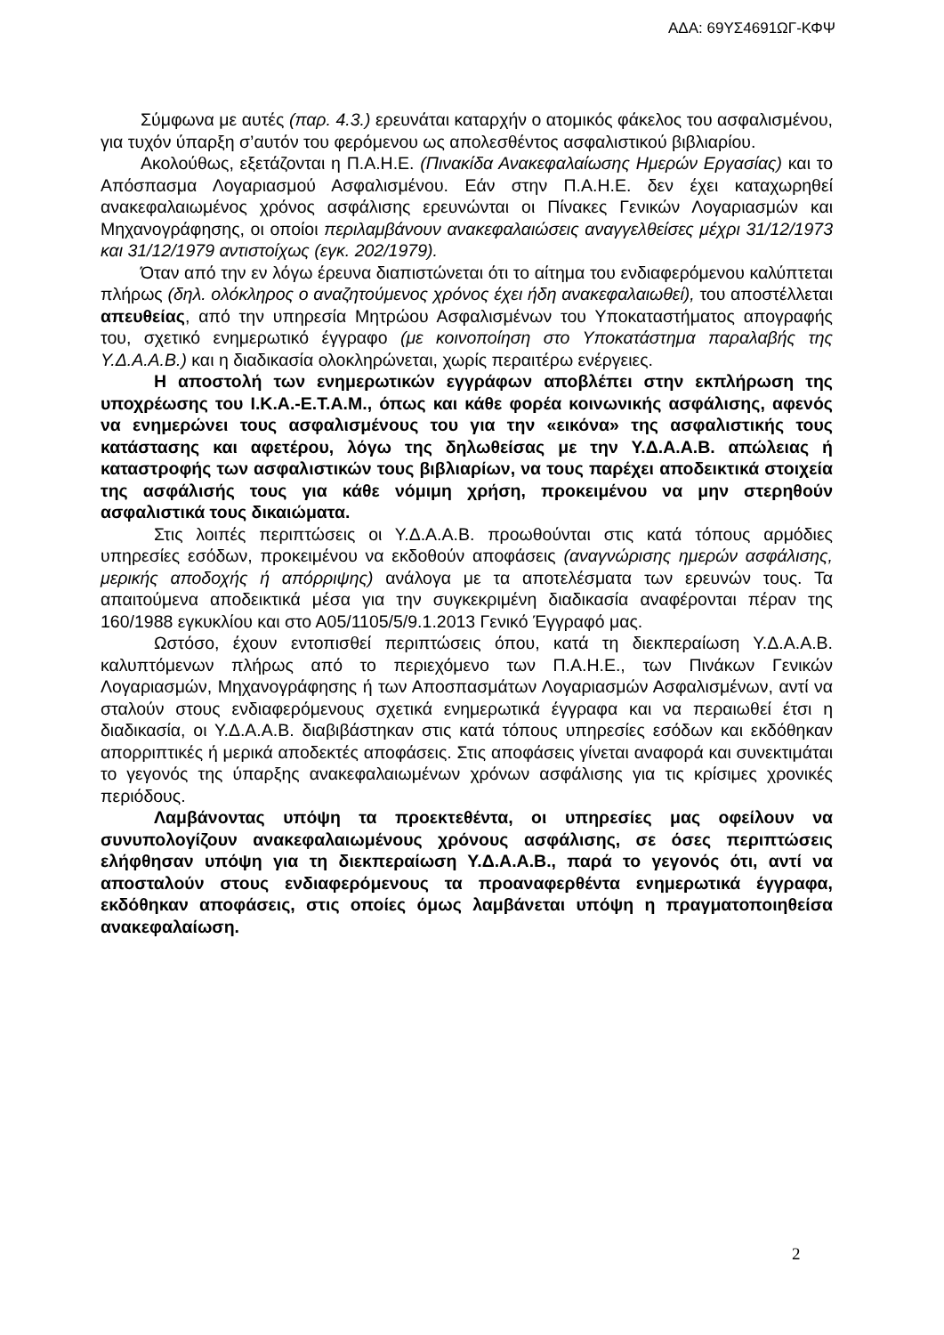ΑΔΑ: 69ΥΣ4691ΩΓ-ΚΦΨ
Σύμφωνα με αυτές (παρ. 4.3.) ερευνάται καταρχήν ο ατομικός φάκελος του ασφαλισμένου, για τυχόν ύπαρξη σ’αυτόν του φερόμενου ως απολεσθέντος ασφαλιστικού βιβλιαρίου.
Ακολούθως, εξετάζονται η Π.Α.Η.Ε. (Πινακίδα Ανακεφαλαίωσης Ημερών Εργασίας) και το Απόσπασμα Λογαριασμού Ασφαλισμένου. Εάν στην Π.Α.Η.Ε. δεν έχει καταχωρηθεί ανακεφαλαιωμένος χρόνος ασφάλισης ερευνώνται οι Πίνακες Γενικών Λογαριασμών και Μηχανογράφησης, οι οποίοι περιλαμβάνουν ανακεφαλαιώσεις αναγγελθείσες μέχρι 31/12/1973 και 31/12/1979 αντιστοίχως (εγκ. 202/1979).
Όταν από την εν λόγω έρευνα διαπιστώνεται ότι το αίτημα του ενδιαφερόμενου καλύπτεται πλήρως (δηλ. ολόκληρος ο αναζητούμενος χρόνος έχει ήδη ανακεφαλαιωθεί), του αποστέλλεται απευθείας, από την υπηρεσία Μητρώου Ασφαλισμένων του Υποκαταστήματος απογραφής του, σχετικό ενημερωτικό έγγραφο (με κοινοποίηση στο Υποκατάστημα παραλαβής της Υ.Δ.Α.Α.Β.) και η διαδικασία ολοκληρώνεται, χωρίς περαιτέρω ενέργειες.
Η αποστολή των ενημερωτικών εγγράφων αποβλέπει στην εκπλήρωση της υποχρέωσης του Ι.Κ.Α.-Ε.Τ.Α.Μ., όπως και κάθε φορέα κοινωνικής ασφάλισης, αφενός να ενημερώνει τους ασφαλισμένους του για την «εικόνα» της ασφαλιστικής τους κατάστασης και αφετέρου, λόγω της δηλωθείσας με την Υ.Δ.Α.Α.Β. απώλειας ή καταστροφής των ασφαλιστικών τους βιβλιαρίων, να τους παρέχει αποδεικτικά στοιχεία της ασφάλισής τους για κάθε νόμιμη χρήση, προκειμένου να μην στερηθούν ασφαλιστικά τους δικαιώματα.
Στις λοιπές περιπτώσεις οι Υ.Δ.Α.Α.Β. προωθούνται στις κατά τόπους αρμόδιες υπηρεσίες εσόδων, προκειμένου να εκδοθούν αποφάσεις (αναγνώρισης ημερών ασφάλισης, μερικής αποδοχής ή απόρριψης) ανάλογα με τα αποτελέσματα των ερευνών τους. Τα απαιτούμενα αποδεικτικά μέσα για την συγκεκριμένη διαδικασία αναφέρονται πέραν της 160/1988 εγκυκλίου και στο Α05/1105/5/9.1.2013 Γενικό Έγγραφό μας.
Ωστόσο, έχουν εντοπισθεί περιπτώσεις όπου, κατά τη διεκπεραίωση Υ.Δ.Α.Α.Β. καλυπτόμενων πλήρως από το περιεχόμενο των Π.Α.Η.Ε., των Πινάκων Γενικών Λογαριασμών, Μηχανογράφησης ή των Αποσπασμάτων Λογαριασμών Ασφαλισμένων, αντί να σταλούν στους ενδιαφερόμενους σχετικά ενημερωτικά έγγραφα και να περαιωθεί έτσι η διαδικασία, οι Υ.Δ.Α.Α.Β. διαβιβάστηκαν στις κατά τόπους υπηρεσίες εσόδων και εκδόθηκαν απορριπτικές ή μερικά αποδεκτές αποφάσεις. Στις αποφάσεις γίνεται αναφορά και συνεκτιμάται το γεγονός της ύπαρξης ανακεφαλαιωμένων χρόνων ασφάλισης για τις κρίσιμες χρονικές περιόδους.
Λαμβάνοντας υπόψη τα προεκτεθέντα, οι υπηρεσίες μας οφείλουν να συνυπολογίζουν ανακεφαλαιωμένους χρόνους ασφάλισης, σε όσες περιπτώσεις ελήφθησαν υπόψη για τη διεκπεραίωση Υ.Δ.Α.Α.Β., παρά το γεγονός ότι, αντί να αποσταλούν στους ενδιαφερόμενους τα προαναφερθέντα ενημερωτικά έγγραφα, εκδόθηκαν αποφάσεις, στις οποίες όμως λαμβάνεται υπόψη η πραγματοποιηθείσα ανακεφαλαίωση.
2